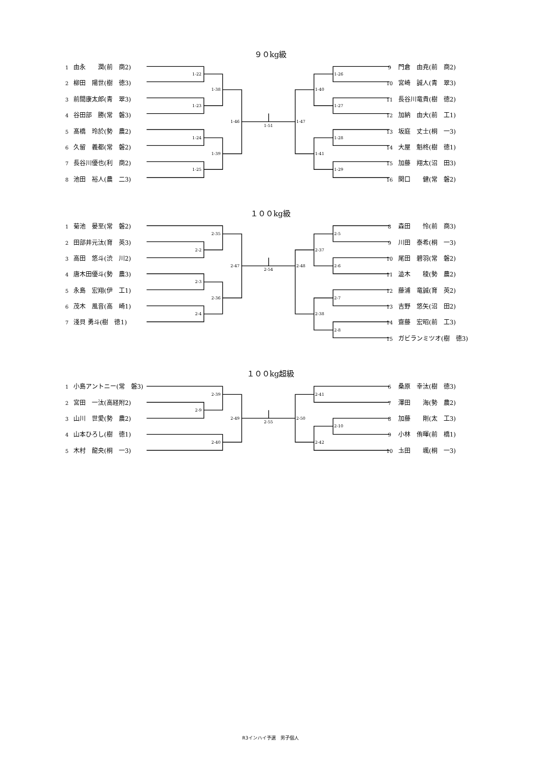９０kg級
1 由永　　潤(前　商2)
2 柳田　陽世(樹　徳3)
3 前間康太郎(青　翠3)
4 谷田部　勝(常　磐3)
5 髙橋　玲於(勢　農2)
6 久留　義都(常　磐2)
7 長谷川優也(利　商2)
8 池田　裕人(農　二3)
9 門倉　由尭(前　商2)
10 宮崎　誠人(青　翠3)
11 長谷川竜貴(樹　徳2)
12 加納　由大(前　工1)
13 坂庭　丈士(桐　一3)
14 大屋　魁柊(樹　徳1)
15 加藤　翔太(沼　田3)
16 関口　　健(常　磐2)
１００kg級
1 菊池　晏至(常　磐2)
2 田部井元汰(育　英3)
3 高田　悠斗(渋　川2)
4 唐木田優斗(勢　農3)
5 永島　宏翔(伊　工1)
6 茂木　風音(高　崎1)
7 淺貝 勇斗(樹　徳1)
8 森田　　怜(前　商3)
9 川田　泰希(桐　一3)
10 尾田　碧羽(常　磐2)
11 澁木　　稜(勢　農2)
12 藤浦　竜誠(育　英2)
13 吉野　悠矢(沼　田2)
14 齋藤　宏昭(前　工3)
15 ガビランミツオ(樹　徳3)
１００kg超級
1 小島アントニー(常　磐3)
2 宮田　一汰(高経附2)
3 山川　世愛(勢　農2)
4 山本ひろし(樹　徳1)
5 木村　龍央(桐　一3)
6 桑原　幸汰(樹　徳3)
7 澤田　　海(勢　農2)
8 加藤　　剛(太　工3)
9 小林　侑暉(前　橋1)
10 圡田　　颯(桐　一3)
R3インハイ予選　男子個人
1-22
1-23
1-24
1-25
1-38
1-39
1-46
1-51
1-47
1-40
1-41
1-26
1-27
1-28
1-29
2-35
2-2
2-3
2-4
2-36
2-47
2-54
2-48
2-37
2-38
2-5
2-6
2-7
2-8
2-39
2-9
2-40
2-49
2-55
2-50
2-41
2-42
2-10